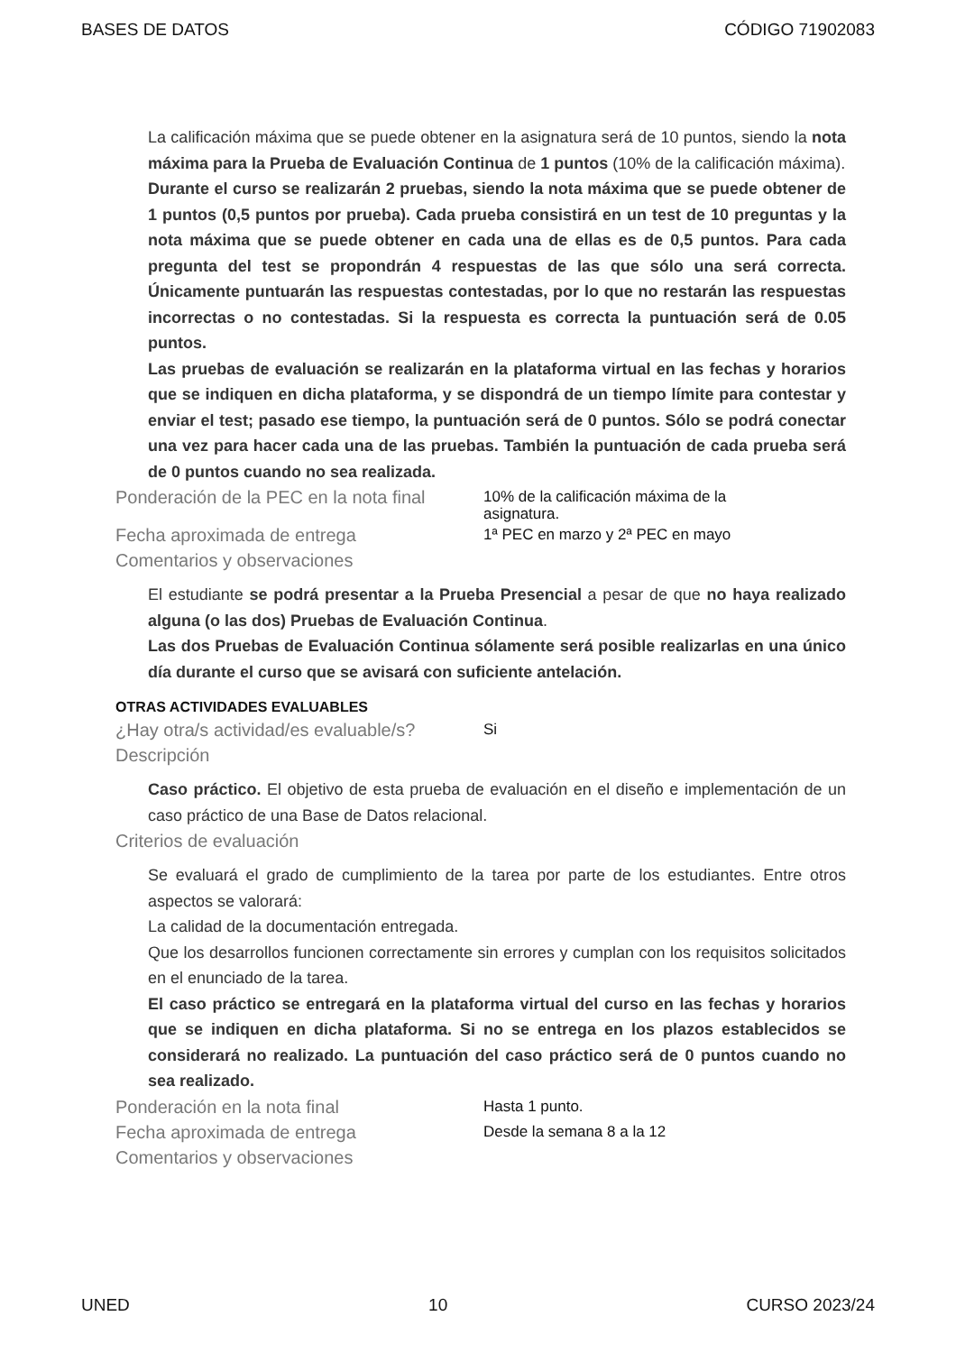BASES DE DATOS CÓDIGO 71902083
La calificación máxima que se puede obtener en la asignatura será de 10 puntos, siendo la nota máxima para la Prueba de Evaluación Continua de 1 puntos (10% de la calificación máxima).
Durante el curso se realizarán 2 pruebas, siendo la nota máxima que se puede obtener de 1 puntos (0,5 puntos por prueba). Cada prueba consistirá en un test de 10 preguntas y la nota máxima que se puede obtener en cada una de ellas es de 0,5 puntos. Para cada pregunta del test se propondrán 4 respuestas de las que sólo una será correcta. Únicamente puntuarán las respuestas contestadas, por lo que no restarán las respuestas incorrectas o no contestadas. Si la respuesta es correcta la puntuación será de 0.05 puntos.
Las pruebas de evaluación se realizarán en la plataforma virtual en las fechas y horarios que se indiquen en dicha plataforma, y se dispondrá de un tiempo límite para contestar y enviar el test; pasado ese tiempo, la puntuación será de 0 puntos. Sólo se podrá conectar una vez para hacer cada una de las pruebas. También la puntuación de cada prueba será de 0 puntos cuando no sea realizada.
Ponderación de la PEC en la nota final
10% de la calificación máxima de la
asignatura.
Fecha aproximada de entrega
1ª PEC en marzo y 2ª PEC en mayo
Comentarios y observaciones
El estudiante se podrá presentar a la Prueba Presencial a pesar de que no haya realizado alguna (o las dos) Pruebas de Evaluación Continua.
Las dos Pruebas de Evaluación Continua sólamente será posible realizarlas en una único día durante el curso que se avisará con suficiente antelación.
OTRAS ACTIVIDADES EVALUABLES
¿Hay otra/s actividad/es evaluable/s?
Si
Descripción
Caso práctico. El objetivo de esta prueba de evaluación en el diseño e implementación de un caso práctico de una Base de Datos relacional.
Criterios de evaluación
Se evaluará el grado de cumplimiento de la tarea por parte de los estudiantes. Entre otros aspectos se valorará:
La calidad de la documentación entregada.
Que los desarrollos funcionen correctamente sin errores y cumplan con los requisitos solicitados en el enunciado de la tarea.
El caso práctico se entregará en la plataforma virtual del curso en las fechas y horarios que se indiquen en dicha plataforma. Si no se entrega en los plazos establecidos se considerará no realizado. La puntuación del caso práctico será de 0 puntos cuando no sea realizado.
Ponderación en la nota final
Hasta 1 punto.
Fecha aproximada de entrega
Desde la semana 8 a la 12
Comentarios y observaciones
UNED 10 CURSO 2023/24